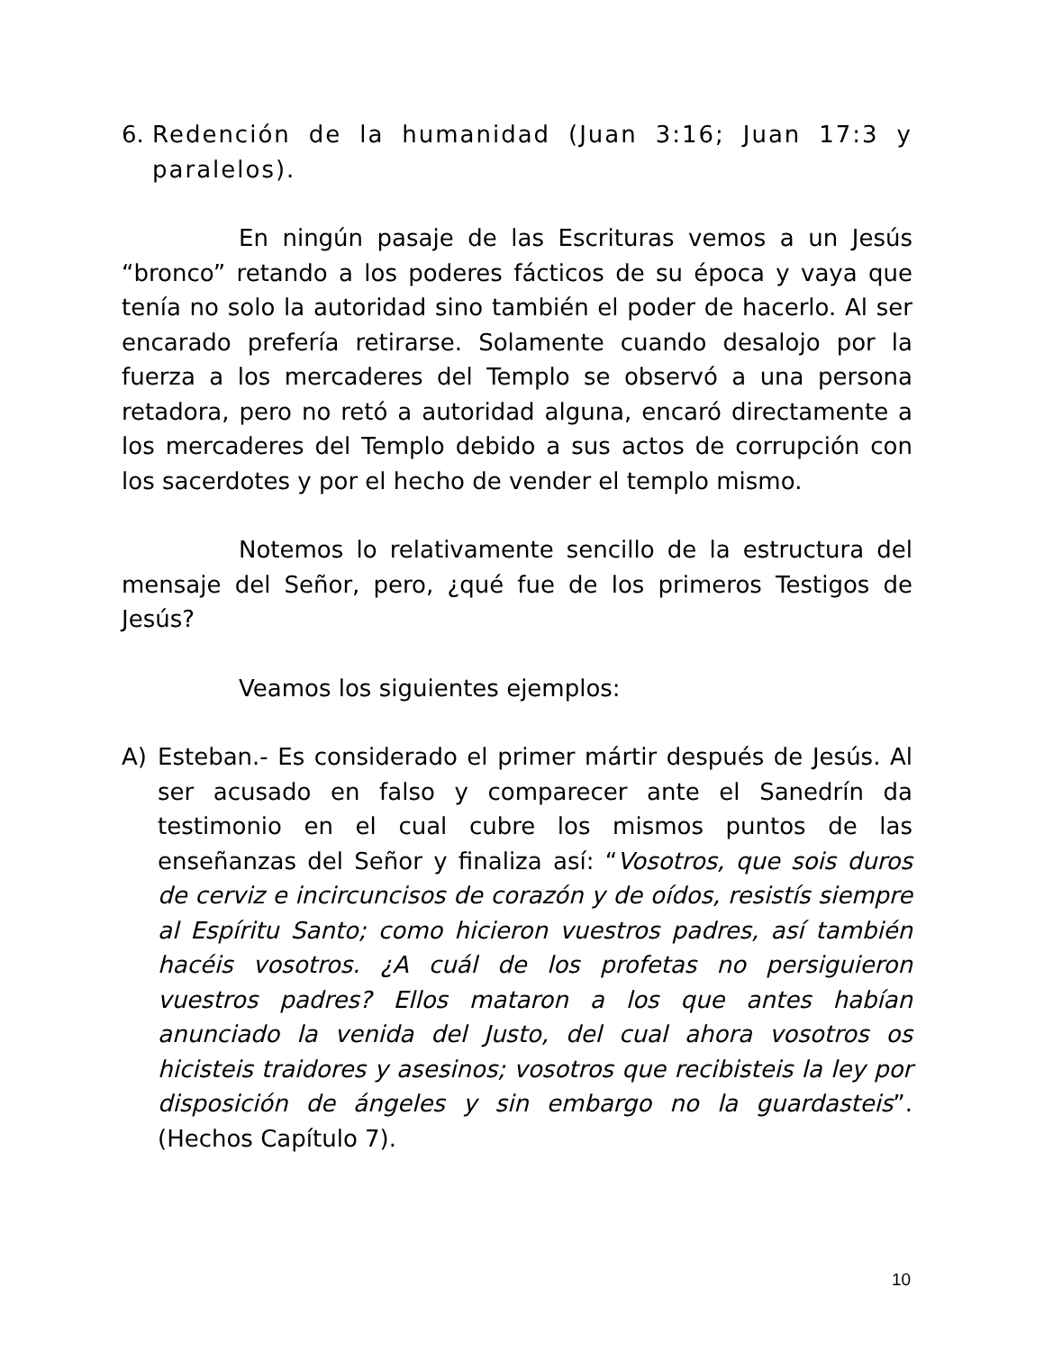6. Redención de la humanidad (Juan 3:16; Juan 17:3 y paralelos).
En ningún pasaje de las Escrituras vemos a un Jesús “bronco” retando a los poderes fácticos de su época y vaya que tenía no solo la autoridad sino también el poder de hacerlo. Al ser encarado prefería retirarse. Solamente cuando desalojo por la fuerza a los mercaderes del Templo se observó a una persona retadora, pero no retó a autoridad alguna, encaró directamente a los mercaderes del Templo debido a sus actos de corrupción con los sacerdotes y por el hecho de vender el templo mismo.
Notemos lo relativamente sencillo de la estructura del mensaje del Señor, pero, ¿qué fue de los primeros Testigos de Jesús?
Veamos los siguientes ejemplos:
A) Esteban.- Es considerado el primer mártir después de Jesús. Al ser acusado en falso y comparecer ante el Sanedrín da testimonio en el cual cubre los mismos puntos de las enseñanzas del Señor y finaliza así: “Vosotros, que sois duros de cerviz e incircuncisos de corazón y de oídos, resistís siempre al Espíritu Santo; como hicieron vuestros padres, así también hacéis vosotros. ¿A cuál de los profetas no persiguieron vuestros padres? Ellos mataron a los que antes habían anunciado la venida del Justo, del cual ahora vosotros os hicisteis traidores y asesinos; vosotros que recibisteis la ley por disposición de ángeles y sin embargo no la guardasteis”. (Hechos Capítulo 7).
10